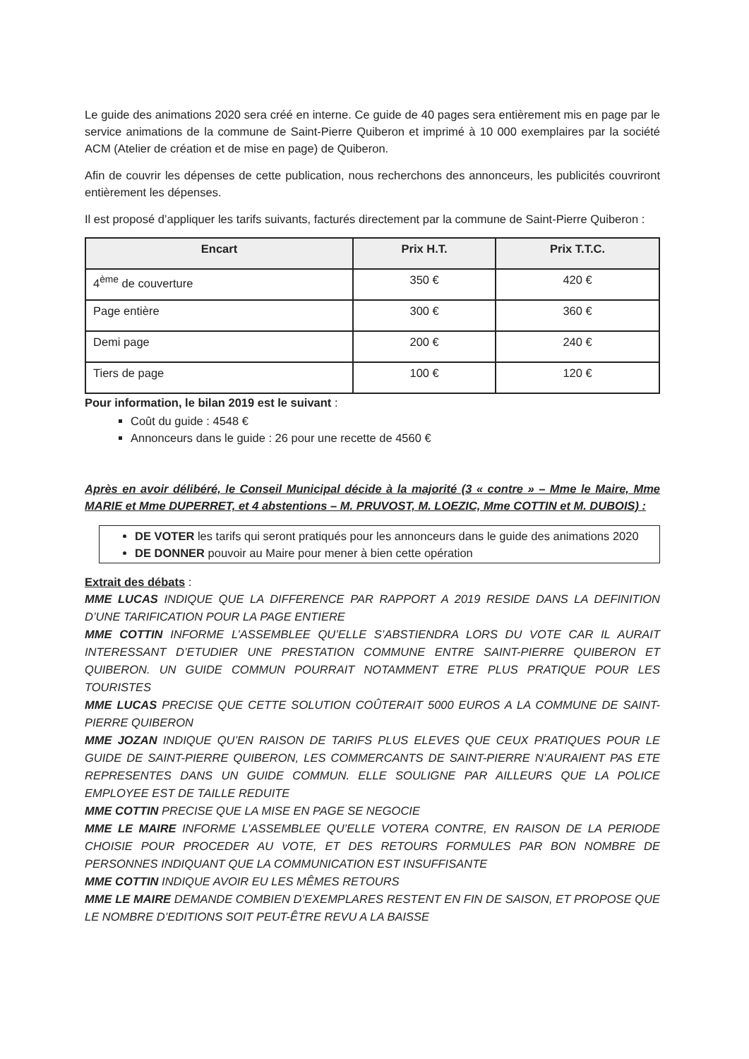Le guide des animations 2020 sera créé en interne. Ce guide de 40 pages sera entièrement mis en page par le service animations de la commune de Saint-Pierre Quiberon et imprimé à 10 000 exemplaires par la société ACM (Atelier de création et de mise en page) de Quiberon.
Afin de couvrir les dépenses de cette publication, nous recherchons des annonceurs, les publicités couvriront entièrement les dépenses.
Il est proposé d’appliquer les tarifs suivants, facturés directement par la commune de Saint-Pierre Quiberon :
| Encart | Prix H.T. | Prix T.T.C. |
| --- | --- | --- |
| 4<sup>ème</sup> de couverture | 350 € | 420 € |
| Page entière | 300 € | 360 € |
| Demi page | 200 € | 240 € |
| Tiers de page | 100 € | 120 € |
Pour information, le bilan 2019 est le suivant :
Coût du guide : 4548 €
Annonceurs dans le guide : 26 pour une recette de 4560 €
Après en avoir délibéré, le Conseil Municipal décide à la majorité (3 « contre » – Mme le Maire, Mme MARIE et Mme DUPERRET, et 4 abstentions – M. PRUVOST, M. LOEZIC, Mme COTTIN et M. DUBOIS) :
DE VOTER les tarifs qui seront pratiqués pour les annonceurs dans le guide des animations 2020
DE DONNER pouvoir au Maire pour mener à bien cette opération
Extrait des débats :
MME LUCAS INDIQUE QUE LA DIFFERENCE PAR RAPPORT A 2019 RESIDE DANS LA DEFINITION D’UNE TARIFICATION POUR LA PAGE ENTIERE
MME COTTIN INFORME L’ASSEMBLEE QU’ELLE S’ABSTIENDRA LORS DU VOTE CAR IL AURAIT INTERESSANT D’ETUDIER UNE PRESTATION COMMUNE ENTRE SAINT-PIERRE QUIBERON ET QUIBERON. UN GUIDE COMMUN POURRAIT NOTAMMENT ETRE PLUS PRATIQUE POUR LES TOURISTES
MME LUCAS PRECISE QUE CETTE SOLUTION COÛTERAIT 5000 EUROS A LA COMMUNE DE SAINT-PIERRE QUIBERON
MME JOZAN INDIQUE QU’EN RAISON DE TARIFS PLUS ELEVES QUE CEUX PRATIQUES POUR LE GUIDE DE SAINT-PIERRE QUIBERON, LES COMMERCANTS DE SAINT-PIERRE N’AURAIENT PAS ETE REPRESENTES DANS UN GUIDE COMMUN. ELLE SOULIGNE PAR AILLEURS QUE LA POLICE EMPLOYEE EST DE TAILLE REDUITE
MME COTTIN PRECISE QUE LA MISE EN PAGE SE NEGOCIE
MME LE MAIRE INFORME L’ASSEMBLEE QU’ELLE VOTERA CONTRE, EN RAISON DE LA PERIODE CHOISIE POUR PROCEDER AU VOTE, ET DES RETOURS FORMULES PAR BON NOMBRE DE PERSONNES INDIQUANT QUE LA COMMUNICATION EST INSUFFISANTE
MME COTTIN INDIQUE AVOIR EU LES MÊMES RETOURS
MME LE MAIRE DEMANDE COMBIEN D’EXEMPLARES RESTENT EN FIN DE SAISON, ET PROPOSE QUE LE NOMBRE D’EDITIONS SOIT PEUT-ÊTRE REVU A LA BAISSE